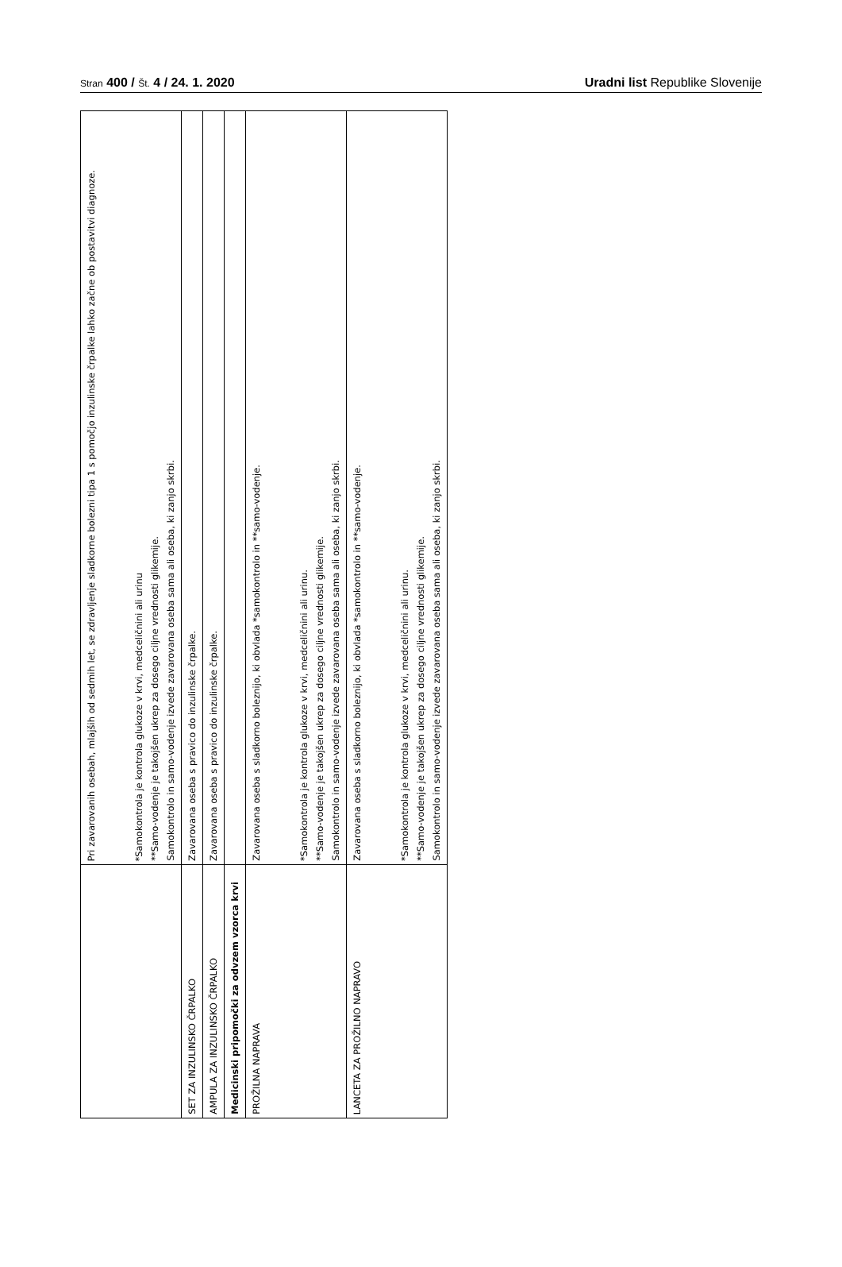Stran 400 / Št. 4 / 24. 1. 2020
Uradni list Republike Slovenije
| | Pri zavarovanih osebah, mlajših od sedmih let, se zdravljenje sladkorne bolezni tipa 1 s pomočjo inzulinske črpalke lahko začne ob postavitvi diagnoze. *Samokontrola je kontrola glukoze v krvi, medceličnini ali urinu **Samo-vodenje je takojšen ukrep za dosego ciljne vrednosti glikemije. Samokontrolo in samo-vodenje izvede zavarovana oseba sama ali oseba, ki zanjo skrbi. |
| SET ZA INZULINSKO ČRPALKO | Zavarovana oseba s pravico do inzulinske črpalke. |
| AMPULA ZA INZULINSKO ČRPALKO | Zavarovana oseba s pravico do inzulinske črpalke. |
| Medicinski pripomočki za odvzem vzorca krvi | |
| PROŽILNA NAPRAVA | Zavarovana oseba s sladkorno boleznijo, ki obvlada *samokontrolo in **samo-vodenje. *Samokontrola je kontrola glukoze v krvi, medceličnini ali urinu. **Samo-vodenje je takojšen ukrep za dosego ciljne vrednosti glikemije. Samokontrolo in samo-vodenje izvede zavarovana oseba sama ali oseba, ki zanjo skrbi. |
| LANCETA ZA PROŽILNO NAPRAVO | Zavarovana oseba s sladkorno boleznijo, ki obvlada *samokontrolo in **samo-vodenje. *Samokontrola je kontrola glukoze v krvi, medceličnini ali urinu. **Samo-vodenje je takojšen ukrep za dosego ciljne vrednosti glikemije. Samokontrolo in samo-vodenje izvede zavarovana oseba sama ali oseba, ki zanjo skrbi. |